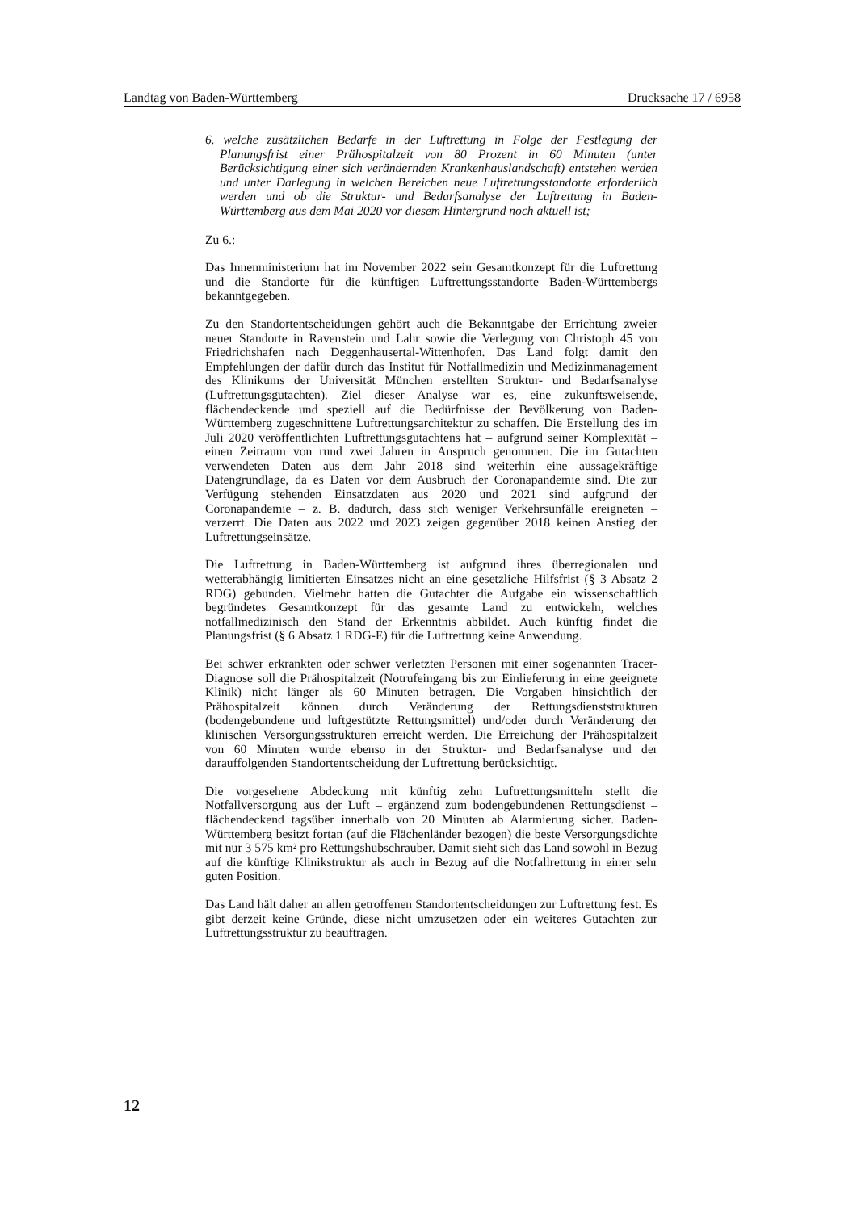Landtag von Baden-Württemberg Drucksache 17 / 6958
6. welche zusätzlichen Bedarfe in der Luftrettung in Folge der Festlegung der Planungsfrist einer Prähospitalzeit von 80 Prozent in 60 Minuten (unter Berücksichtigung einer sich verändernden Krankenhauslandschaft) entstehen werden und unter Darlegung in welchen Bereichen neue Luftrettungsstandorte erforderlich werden und ob die Struktur- und Bedarfsanalyse der Luftrettung in Baden-Württemberg aus dem Mai 2020 vor diesem Hintergrund noch aktuell ist;
Zu 6.:
Das Innenministerium hat im November 2022 sein Gesamtkonzept für die Luftrettung und die Standorte für die künftigen Luftrettungsstandorte Baden-Württembergs bekanntgegeben.
Zu den Standortentscheidungen gehört auch die Bekanntgabe der Errichtung zweier neuer Standorte in Ravenstein und Lahr sowie die Verlegung von Christoph 45 von Friedrichshafen nach Deggenhausertal-Wittenhofen. Das Land folgt damit den Empfehlungen der dafür durch das Institut für Notfallmedizin und Medizinmanagement des Klinikums der Universität München erstellten Struktur- und Bedarfsanalyse (Luftrettungsgutachten). Ziel dieser Analyse war es, eine zukunftsweisende, flächendeckende und speziell auf die Bedürfnisse der Bevölkerung von Baden-Württemberg zugeschnittene Luftrettungsarchitektur zu schaffen. Die Erstellung des im Juli 2020 veröffentlichten Luftrettungsgutachtens hat – aufgrund seiner Komplexität – einen Zeitraum von rund zwei Jahren in Anspruch genommen. Die im Gutachten verwendeten Daten aus dem Jahr 2018 sind weiterhin eine aussagekräftige Datengrundlage, da es Daten vor dem Ausbruch der Coronapandemie sind. Die zur Verfügung stehenden Einsatzdaten aus 2020 und 2021 sind aufgrund der Coronapandemie – z. B. dadurch, dass sich weniger Verkehrsunfälle ereigneten – verzerrt. Die Daten aus 2022 und 2023 zeigen gegenüber 2018 keinen Anstieg der Luftrettungseinsätze.
Die Luftrettung in Baden-Württemberg ist aufgrund ihres überregionalen und wetterabhängig limitierten Einsatzes nicht an eine gesetzliche Hilfsfrist (§ 3 Absatz 2 RDG) gebunden. Vielmehr hatten die Gutachter die Aufgabe ein wissenschaftlich begründetes Gesamtkonzept für das gesamte Land zu entwickeln, welches notfallmedizinisch den Stand der Erkenntnis abbildet. Auch künftig findet die Planungsfrist (§ 6 Absatz 1 RDG-E) für die Luftrettung keine Anwendung.
Bei schwer erkrankten oder schwer verletzten Personen mit einer sogenannten Tracer-Diagnose soll die Prähospitalzeit (Notrufeingang bis zur Einlieferung in eine geeignete Klinik) nicht länger als 60 Minuten betragen. Die Vorgaben hinsichtlich der Prähospitalzeit können durch Veränderung der Rettungsdienststrukturen (bodengebundene und luftgestützte Rettungsmittel) und/oder durch Veränderung der klinischen Versorgungsstrukturen erreicht werden. Die Erreichung der Prähospitalzeit von 60 Minuten wurde ebenso in der Struktur- und Bedarfsanalyse und der darauffolgenden Standortentscheidung der Luftrettung berücksichtigt.
Die vorgesehene Abdeckung mit künftig zehn Luftrettungsmitteln stellt die Notfallversorgung aus der Luft – ergänzend zum bodengebundenen Rettungsdienst – flächendeckend tagsüber innerhalb von 20 Minuten ab Alarmierung sicher. Baden-Württemberg besitzt fortan (auf die Flächenländer bezogen) die beste Versorgungsdichte mit nur 3 575 km² pro Rettungshubschrauber. Damit sieht sich das Land sowohl in Bezug auf die künftige Klinikstruktur als auch in Bezug auf die Notfallrettung in einer sehr guten Position.
Das Land hält daher an allen getroffenen Standortentscheidungen zur Luftrettung fest. Es gibt derzeit keine Gründe, diese nicht umzusetzen oder ein weiteres Gutachten zur Luftrettungsstruktur zu beauftragen.
12